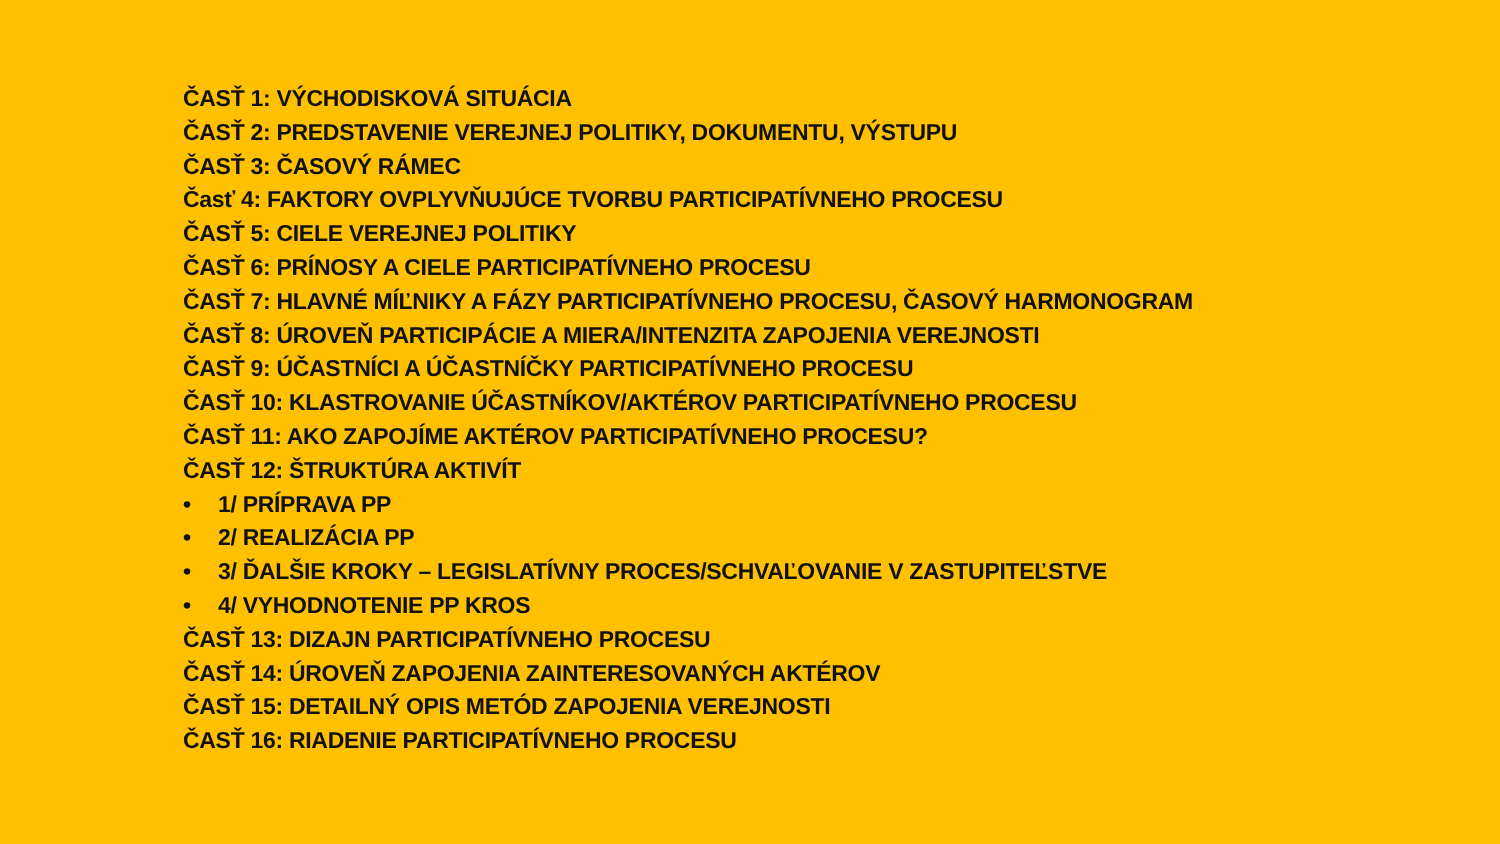ČASŤ 1: VÝCHODISKOVÁ SITUÁCIA
ČASŤ 2: PREDSTAVENIE VEREJNEJ POLITIKY, DOKUMENTU, VÝSTUPU
ČASŤ 3: ČASOVÝ RÁMEC
Časť 4: FAKTORY OVPLYVŇUJÚCE TVORBU PARTICIPATÍVNEHO PROCESU
ČASŤ 5: CIELE VEREJNEJ POLITIKY
ČASŤ 6: PRÍNOSY A CIELE PARTICIPATÍVNEHO PROCESU
ČASŤ 7: HLAVNÉ MÍĽNIKY A FÁZY PARTICIPATÍVNEHO PROCESU, ČASOVÝ HARMONOGRAM
ČASŤ 8: ÚROVEŇ PARTICIPÁCIE A MIERA/INTENZITA ZAPOJENIA VEREJNOSTI
ČASŤ 9: ÚČASTNÍCI A ÚČASTNÍČKY PARTICIPATÍVNEHO PROCESU
ČASŤ 10: KLASTROVANIE ÚČASTNÍKOV/AKTÉROV PARTICIPATÍVNEHO PROCESU
ČASŤ 11: AKO ZAPOJÍME AKTÉROV PARTICIPATÍVNEHO PROCESU?
ČASŤ 12: ŠTRUKTÚRA AKTIVÍT
• 1/ PRÍPRAVA PP
• 2/ REALIZÁCIA PP
• 3/ ĎALŠIE KROKY – LEGISLATÍVNY PROCES/SCHVAĽOVANIE V ZASTUPITEĽSTVE
• 4/ VYHODNOTENIE PP KROS
ČASŤ 13: DIZAJN PARTICIPATÍVNEHO PROCESU
ČASŤ 14: ÚROVEŇ ZAPOJENIA ZAINTERESOVANÝCH AKTÉROV
ČASŤ 15: DETAILNÝ OPIS METÓD ZAPOJENIA VEREJNOSTI
ČASŤ 16: RIADENIE PARTICIPATÍVNEHO PROCESU